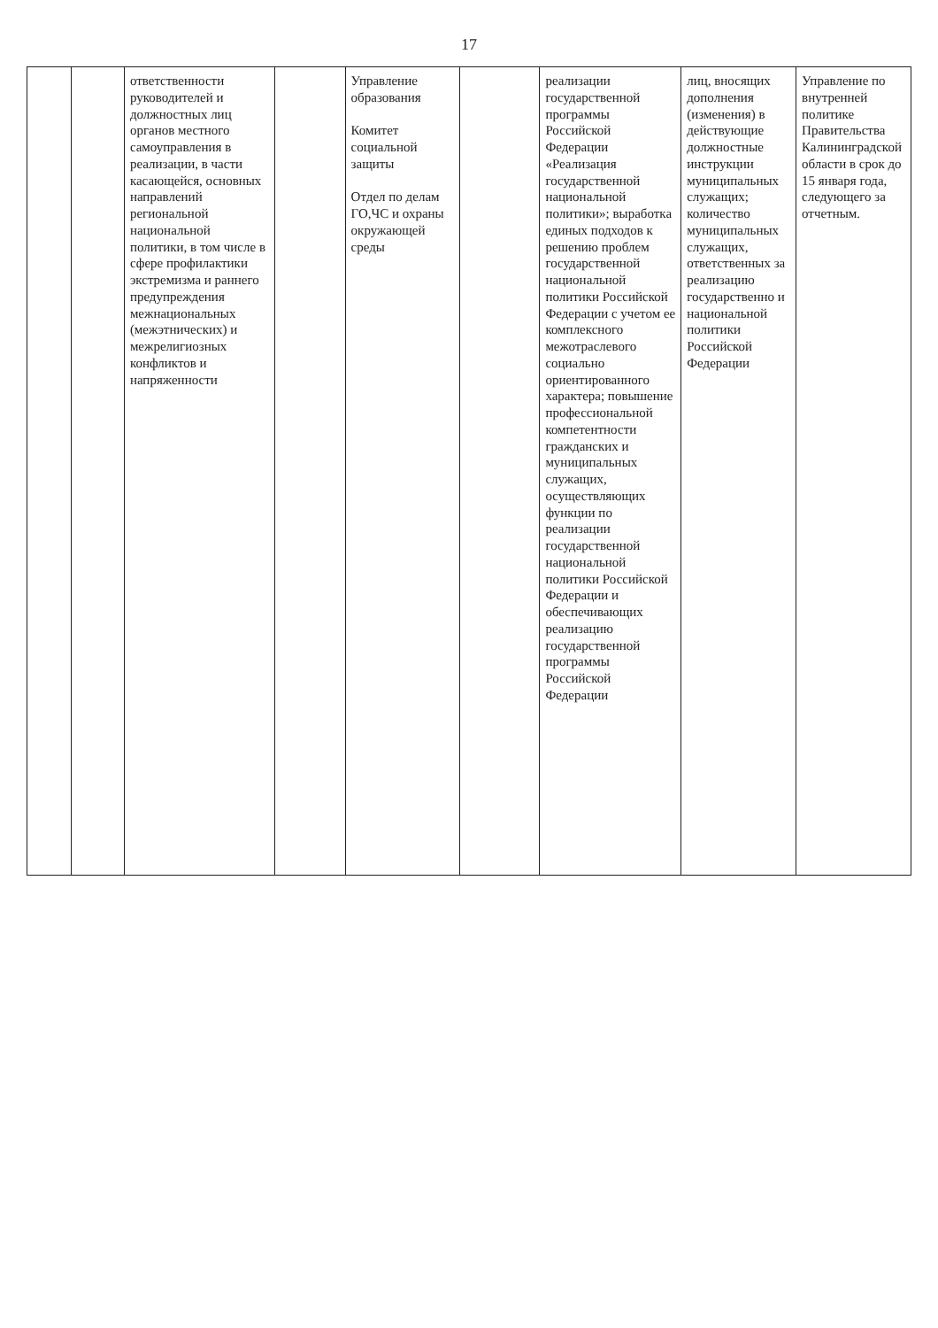17
| | | ответственности руководителей и должностных лиц органов местного самоуправления в реализации, в части касающейся, основных направлений региональной национальной политики, в том числе в сфере профилактики экстремизма и раннего предупреждения межнациональных (межэтнических) и межрелигиозных конфликтов и напряженности | | Управление образования Комитет социальной защиты Отдел по делам ГО,ЧС и охраны окружающей среды | | реализации государственной программы Российской Федерации «Реализация государственной национальной политики»; выработка единых подходов к решению проблем государственной национальной политики Российской Федерации с учетом ее комплексного межотраслевого социально ориентированного характера; повышение профессиональной компетентности гражданских и муниципальных служащих, осуществляющих функции по реализации государственной национальной политики Российской Федерации и обеспечивающих реализацию государственной программы Российской Федерации | лиц, вносящих дополнения (изменения) в действующие должностные инструкции муниципальных служащих; количество муниципальных служащих, ответственных за реализацию государственно и национальной политики Российской Федерации | Управление по внутренней политике Правительства Калининградской области в срок до 15 января года, следующего за отчетным. |